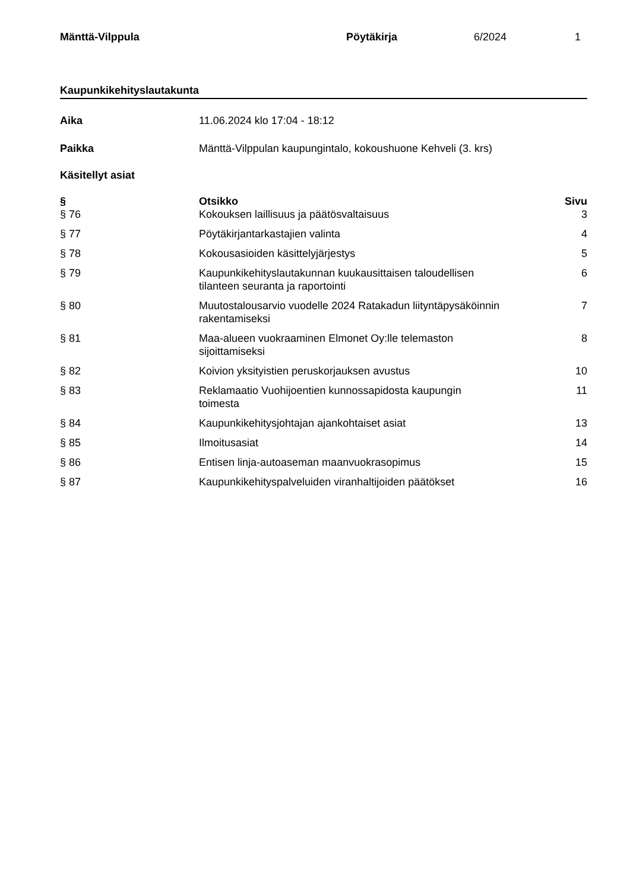Mänttä-Vilppula Pöytäkirja 6/2024 1
Kaupunkikehityslautakunta
Aika 11.06.2024 klo 17:04 - 18:12
Paikka Mänttä-Vilppulan kaupungintalo, kokoushuone Kehveli (3. krs)
Käsitellyt asiat
| § | Otsikko | Sivu |
| --- | --- | --- |
| § 76 | Kokouksen laillisuus ja päätösvaltaisuus | 3 |
| § 77 | Pöytäkirjantarkastajien valinta | 4 |
| § 78 | Kokousasioiden käsittelyjärjestys | 5 |
| § 79 | Kaupunkikehityslautakunnan kuukausittaisen taloudellisen tilanteen seuranta ja raportointi | 6 |
| § 80 | Muutostalousarvio vuodelle 2024 Ratakadun liityntäpysäköinnin rakentamiseksi | 7 |
| § 81 | Maa-alueen vuokraaminen Elmonet Oy:lle telemaston sijoittamiseksi | 8 |
| § 82 | Koivion yksityistien peruskorjauksen avustus | 10 |
| § 83 | Reklamaatio Vuohijoentien kunnossapidosta kaupungin toimesta | 11 |
| § 84 | Kaupunkikehitysjohtajan ajankohtaiset asiat | 13 |
| § 85 | Ilmoitusasiat | 14 |
| § 86 | Entisen linja-autoaseman maanvuokrasopimus | 15 |
| § 87 | Kaupunkikehityspalveluiden viranhaltijoiden päätökset | 16 |